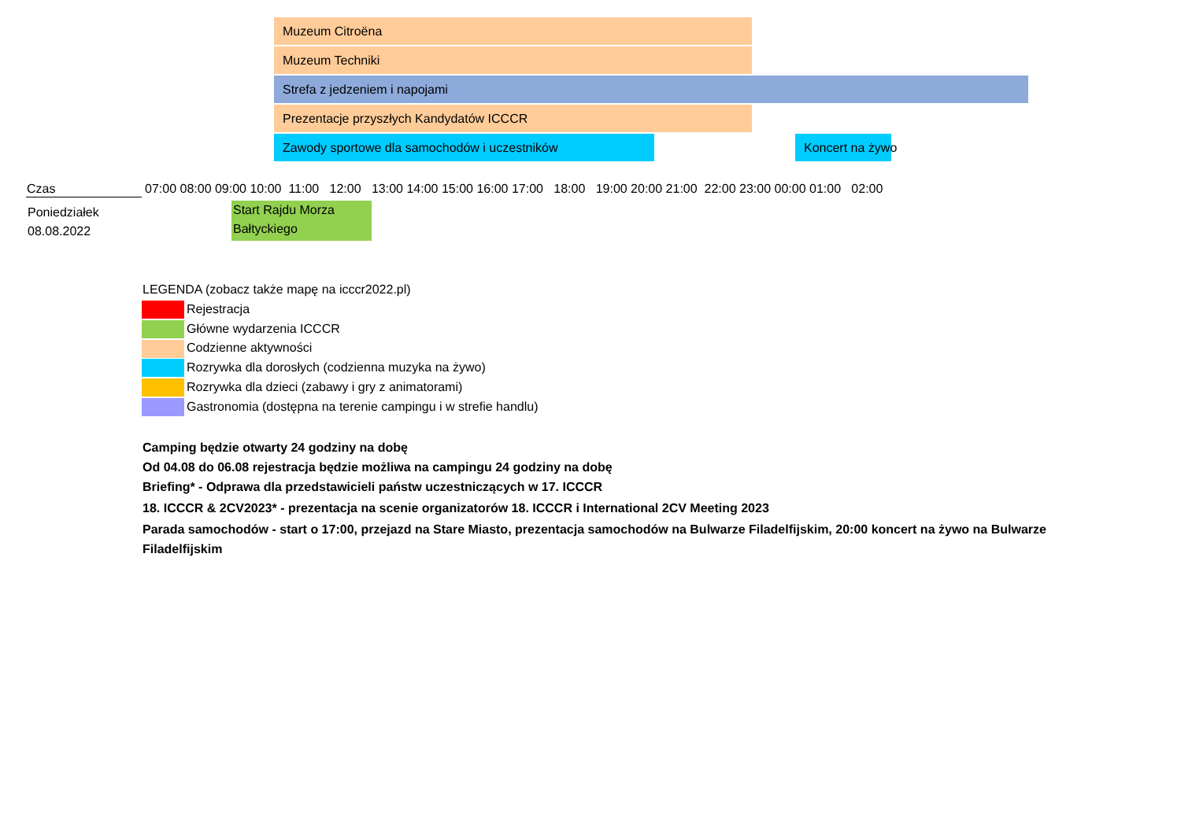Muzeum Citroëna
Muzeum Techniki
Strefa z jedzeniem i napojami
Prezentacje przyszłych Kandydatów ICCCR
Zawody sportowe dla samochodów i uczestników Koncert na żywo
| Czas | 07:00 08:00 09:00 10:00 11:00 12:00 13:00 14:00 15:00 16:00 17:00 18:00 19:00 20:00 21:00 22:00 23:00 00:00 01:00 02:00 |
Poniedziałek
08.08.2022
Start Rajdu Morza
Bałtyckiego
LEGENDA (zobacz także mapę na icccr2022.pl)
Rejestracja
Główne wydarzenia ICCCR
Codzienne aktywności
Rozrywka dla dorosłych (codzienna muzyka na żywo)
Rozrywka dla dzieci (zabawy i gry z animatorami)
Gastronomia (dostępna na terenie campingu i w strefie handlu)
Camping będzie otwarty 24 godziny na dobę
Od 04.08 do 06.08 rejestracja będzie możliwa na campingu 24 godziny na dobę
Briefing* - Odprawa dla przedstawicieli państw uczestniczących w 17. ICCCR
18. ICCCR & 2CV2023* - prezentacja na scenie organizatorów 18. ICCCR i International 2CV Meeting 2023
Parada samochodów - start o 17:00, przejazd na Stare Miasto, prezentacja samochodów na Bulwarze Filadelfijskim, 20:00 koncert na żywo na Bulwarze Filadelfijskim